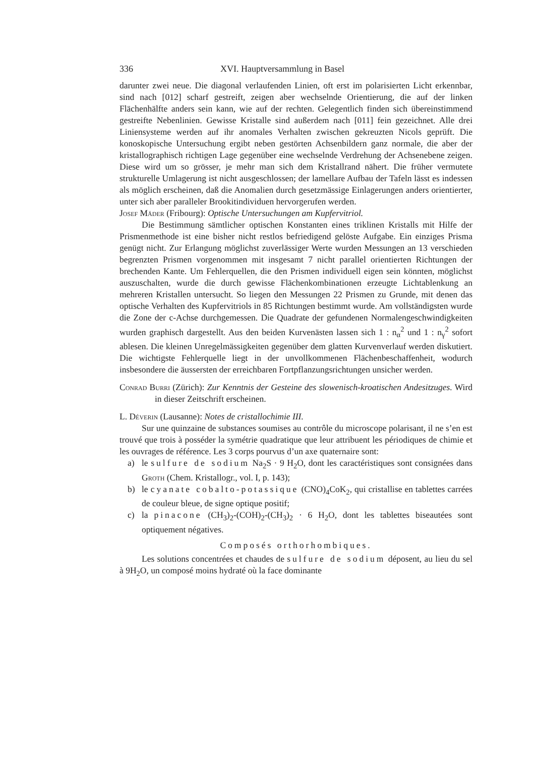336 XVI. Hauptversammlung in Basel
darunter zwei neue. Die diagonal verlaufenden Linien, oft erst im polarisierten Licht erkennbar, sind nach [012] scharf gestreift, zeigen aber wechselnde Orientierung, die auf der linken Flächenhälfte anders sein kann, wie auf der rechten. Gelegentlich finden sich übereinstimmend gestreifte Nebenlinien. Gewisse Kristalle sind außerdem nach [011] fein gezeichnet. Alle drei Liniensysteme werden auf ihr anomales Verhalten zwischen gekreuzten Nicols geprüft. Die konoskopische Untersuchung ergibt neben gestörten Achsenbildern ganz normale, die aber der kristallographisch richtigen Lage gegenüber eine wechselnde Verdrehung der Achsenebene zeigen. Diese wird um so grösser, je mehr man sich dem Kristallrand nähert. Die früher vermutete strukturelle Umlagerung ist nicht ausgeschlossen; der lamellare Aufbau der Tafeln lässt es indessen als möglich erscheinen, daß die Anomalien durch gesetzmässige Einlagerungen anders orientierter, unter sich aber paralleler Brookitindividuen hervorgerufen werden.
Josef Mäder (Fribourg): Optische Untersuchungen am Kupfervitriol.
Die Bestimmung sämtlicher optischen Konstanten eines triklinen Kristalls mit Hilfe der Prismenmethode ist eine bisher nicht restlos befriedigend gelöste Aufgabe. Ein einziges Prisma genügt nicht. Zur Erlangung möglichst zuverlässiger Werte wurden Messungen an 13 verschieden begrenzten Prismen vorgenommen mit insgesamt 7 nicht parallel orientierten Richtungen der brechenden Kante. Um Fehlerquellen, die den Prismen individuell eigen sein könnten, möglichst auszuschalten, wurde die durch gewisse Flächenkombinationen erzeugte Lichtablenkung an mehreren Kristallen untersucht. So liegen den Messungen 22 Prismen zu Grunde, mit denen das optische Verhalten des Kupfervitriols in 85 Richtungen bestimmt wurde. Am vollständigsten wurde die Zone der c-Achse durchgemessen. Die Quadrate der gefundenen Normalengeschwindigkeiten wurden graphisch dargestellt. Aus den beiden Kurvenästen lassen sich 1 : n<sub>α</sub><sup>2</sup> und 1 : n<sub>γ</sub><sup>2</sup> sofort ablesen. Die kleinen Unregelmässigkeiten gegenüber dem glatten Kurvenverlauf werden diskutiert. Die wichtigste Fehlerquelle liegt in der unvollkommenen Flächenbeschaffenheit, wodurch insbesondere die äussersten der erreichbaren Fortpflanzungsrichtungen unsicher werden.
Conrad Burri (Zürich): Zur Kenntnis der Gesteine des slowenisch-kroatischen Andesitzuges. Wird in dieser Zeitschrift erscheinen.
L. Déverin (Lausanne): Notes de cristallochimie III.
Sur une quinzaine de substances soumises au contrôle du microscope polarisant, il ne s’en est trouvé que trois à posséder la symétrie quadratique que leur attribuent les périodiques de chimie et les ouvrages de référence. Les 3 corps pourvus d’un axe quaternaire sont:
a) le sulfure de sodium Na<sub>2</sub>S · 9 H<sub>2</sub>O, dont les caractéristiques sont consignées dans Groth (Chem. Kristallogr., vol. I, p. 143);
b) le cyanate cobalto-potassique (CNO)<sub>4</sub>CoK<sub>2</sub>, qui cristallise en tablettes carrées de couleur bleue, de signe optique positif;
c) la pinacone (CH<sub>3</sub>)<sub>2</sub>-(COH)<sub>2</sub>-(CH<sub>3</sub>)<sub>2</sub> · 6 H<sub>2</sub>O, dont les tablettes biseautées sont optiquement négatives.
Composés orthorhombiques.
Les solutions concentrées et chaudes de sulfure de sodium déposent, au lieu du sel à 9H<sub>2</sub>O, un composé moins hydraté où la face dominante